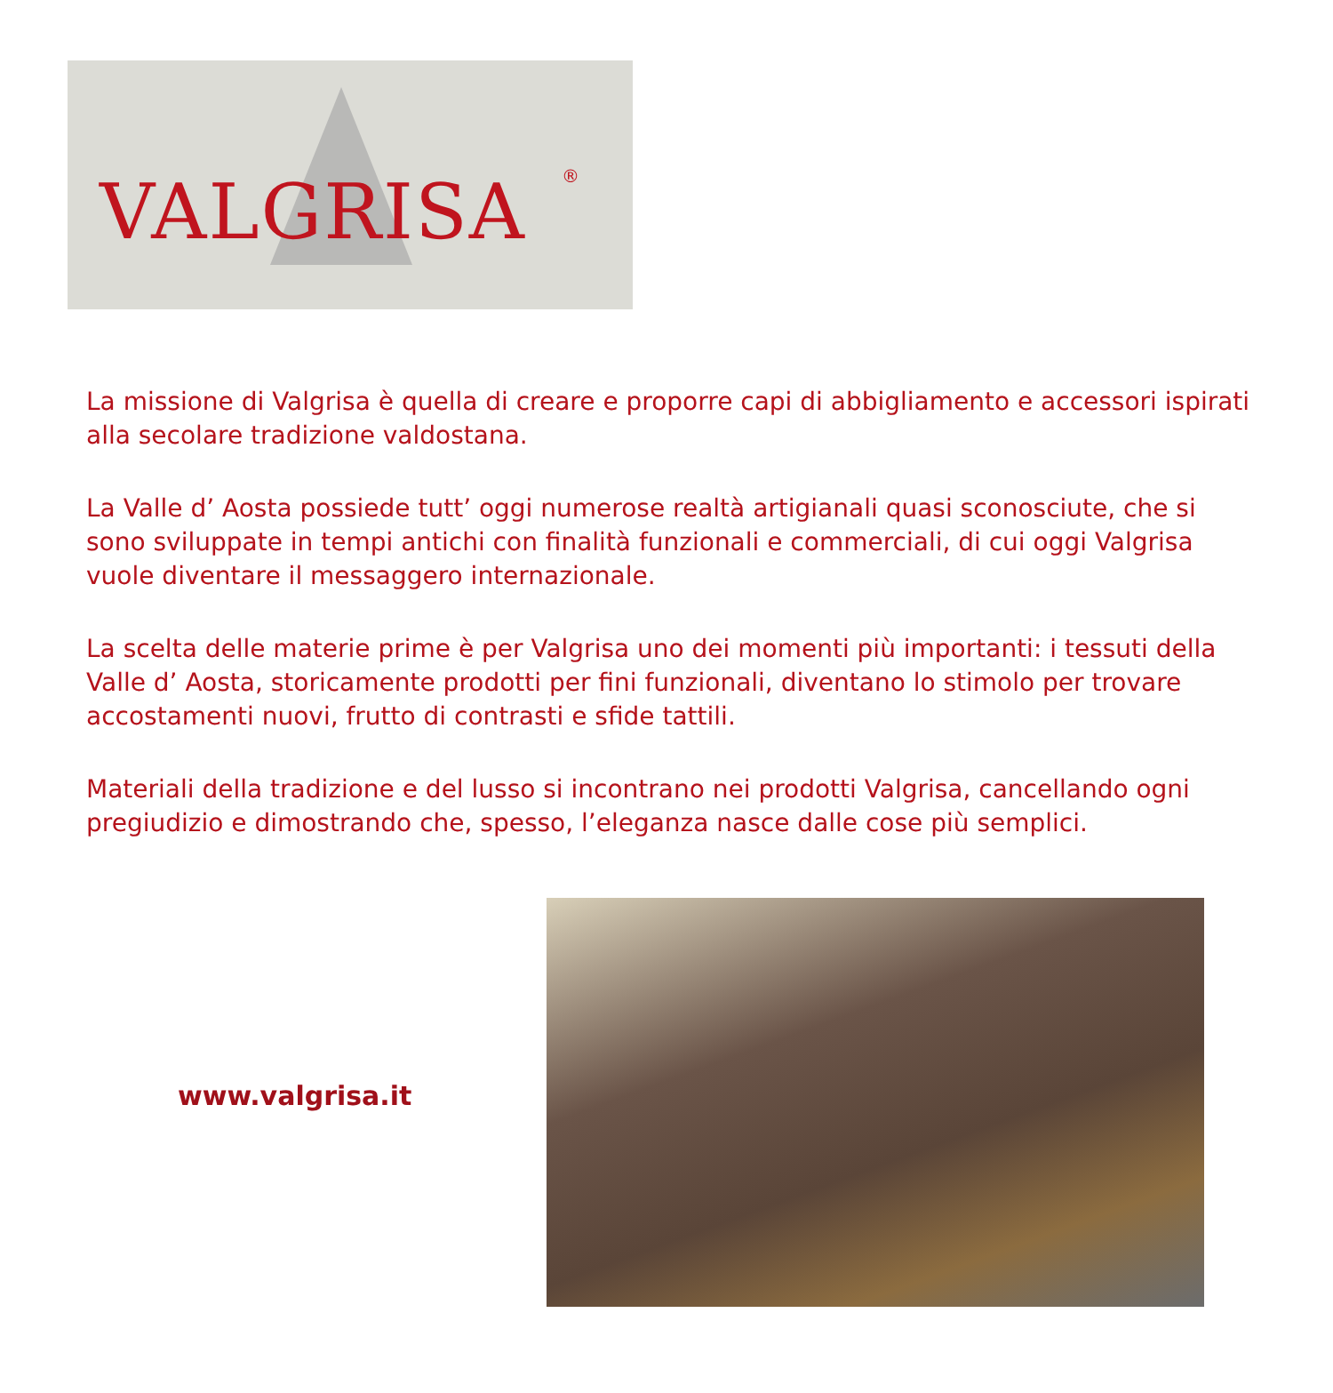VALGRISA ®
La missione di Valgrisa è quella di creare e proporre capi di abbigliamento e accessori ispirati alla secolare tradizione valdostana.
La Valle d’ Aosta possiede tutt’ oggi numerose realtà artigianali quasi sconosciute, che si sono sviluppate in tempi antichi con finalità funzionali e commerciali, di cui oggi Valgrisa vuole diventare il messaggero internazionale.
La scelta delle materie prime è per Valgrisa uno dei momenti più importanti: i tessuti della Valle d’ Aosta, storicamente prodotti per fini funzionali, diventano lo stimolo per trovare accostamenti nuovi, frutto di contrasti e sfide tattili.
Materiali della tradizione e del lusso si incontrano nei prodotti Valgrisa, cancellando ogni pregiudizio e dimostrando che, spesso, l’eleganza nasce dalle cose più semplici.
www.valgrisa.it